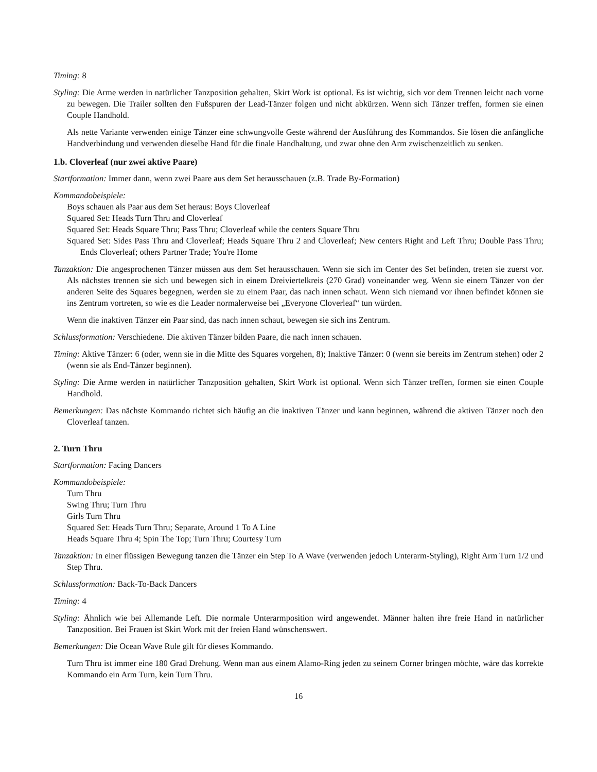Timing: 8
Styling: Die Arme werden in natürlicher Tanzposition gehalten, Skirt Work ist optional. Es ist wichtig, sich vor dem Trennen leicht nach vorne zu bewegen. Die Trailer sollten den Fußspuren der Lead-Tänzer folgen und nicht abkürzen. Wenn sich Tänzer treffen, formen sie einen Couple Handhold.
Als nette Variante verwenden einige Tänzer eine schwungvolle Geste während der Ausführung des Kommandos. Sie lösen die anfängliche Handverbindung und verwenden dieselbe Hand für die finale Handhaltung, und zwar ohne den Arm zwischenzeitlich zu senken.
1.b. Cloverleaf (nur zwei aktive Paare)
Startformation: Immer dann, wenn zwei Paare aus dem Set herausschauen (z.B. Trade By-Formation)
Kommandobeispiele:
Boys schauen als Paar aus dem Set heraus: Boys Cloverleaf
Squared Set: Heads Turn Thru and Cloverleaf
Squared Set: Heads Square Thru; Pass Thru; Cloverleaf while the centers Square Thru
Squared Set: Sides Pass Thru and Cloverleaf; Heads Square Thru 2 and Cloverleaf; New centers Right and Left Thru; Double Pass Thru; Ends Cloverleaf; others Partner Trade; You're Home
Tanzaktion: Die angesprochenen Tänzer müssen aus dem Set herausschauen. Wenn sie sich im Center des Set befinden, treten sie zuerst vor. Als nächstes trennen sie sich und bewegen sich in einem Dreiviertelkreis (270 Grad) voneinander weg. Wenn sie einem Tänzer von der anderen Seite des Squares begegnen, werden sie zu einem Paar, das nach innen schaut. Wenn sich niemand vor ihnen befindet können sie ins Zentrum vortreten, so wie es die Leader normalerweise bei „Everyone Cloverleaf“ tun würden.
Wenn die inaktiven Tänzer ein Paar sind, das nach innen schaut, bewegen sie sich ins Zentrum.
Schlussformation: Verschiedene. Die aktiven Tänzer bilden Paare, die nach innen schauen.
Timing: Aktive Tänzer: 6 (oder, wenn sie in die Mitte des Squares vorgehen, 8); Inaktive Tänzer: 0 (wenn sie bereits im Zentrum stehen) oder 2 (wenn sie als End-Tänzer beginnen).
Styling: Die Arme werden in natürlicher Tanzposition gehalten, Skirt Work ist optional. Wenn sich Tänzer treffen, formen sie einen Couple Handhold.
Bemerkungen: Das nächste Kommando richtet sich häufig an die inaktiven Tänzer und kann beginnen, während die aktiven Tänzer noch den Cloverleaf tanzen.
2. Turn Thru
Startformation: Facing Dancers
Kommandobeispiele:
Turn Thru
Swing Thru; Turn Thru
Girls Turn Thru
Squared Set: Heads Turn Thru; Separate, Around 1 To A Line
Heads Square Thru 4; Spin The Top; Turn Thru; Courtesy Turn
Tanzaktion: In einer flüssigen Bewegung tanzen die Tänzer ein Step To A Wave (verwenden jedoch Unterarm-Styling), Right Arm Turn 1/2 und Step Thru.
Schlussformation: Back-To-Back Dancers
Timing: 4
Styling: Ähnlich wie bei Allemande Left. Die normale Unterarmposition wird angewendet. Männer halten ihre freie Hand in natürlicher Tanzposition. Bei Frauen ist Skirt Work mit der freien Hand wünschenswert.
Bemerkungen: Die Ocean Wave Rule gilt für dieses Kommando.
Turn Thru ist immer eine 180 Grad Drehung. Wenn man aus einem Alamo-Ring jeden zu seinem Corner bringen möchte, wäre das korrekte Kommando ein Arm Turn, kein Turn Thru.
16